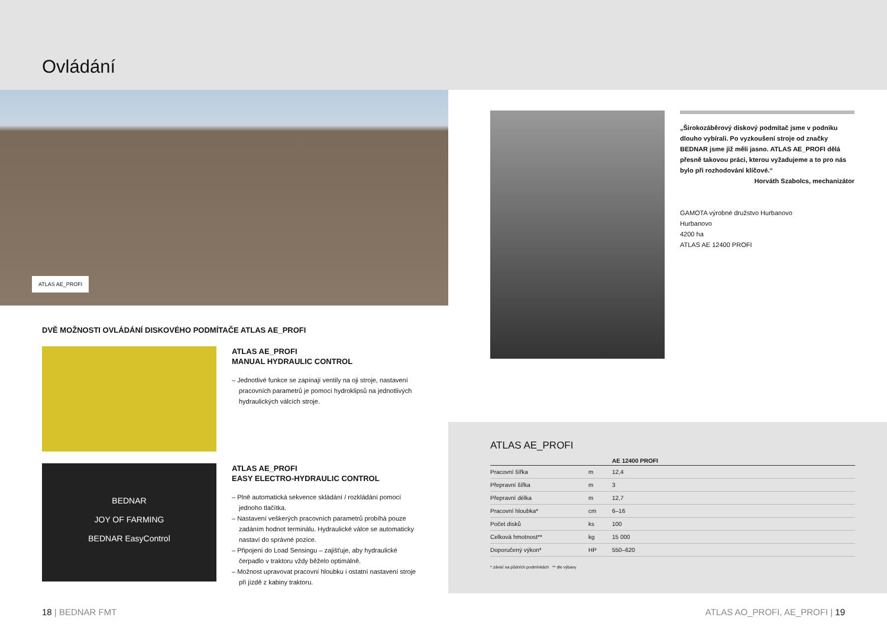Ovládání
ATLAS AE_PROFI
DVĚ MOŽNOSTI OVLÁDÁNÍ DISKOVÉHO PODMÍTAČE ATLAS AE_PROFI
ATLAS AE_PROFI
MANUAL HYDRAULIC CONTROL
– Jednotlivé funkce se zapínají ventily na oji stroje, nastavení pracovních parametrů je pomocí hydroklipsů na jednotlivých hydraulických válcích stroje.
BEDNAR
JOY OF FARMING
BEDNAR EasyControl
ATLAS AE_PROFI
EASY ELECTRO-HYDRAULIC CONTROL
– Plně automatická sekvence skládání / rozkládání pomocí jednoho tlačítka.
– Nastavení veškerých pracovních parametrů probíhá pouze zadáním hodnot terminálu. Hydraulické válce se automaticky nastaví do správné pozice.
– Připojení do Load Sensingu – zajišťuje, aby hydraulické čerpadlo v traktoru vždy běželo optimálně.
– Možnost upravovat pracovní hloubku i ostatní nastavení stroje při jízdě z kabiny traktoru.
„Širokozáběrový diskový podmítač jsme v pod­niku dlouho vybírali. Po vyzkoušení stroje od značky BEDNAR jsme již měli jasno. ATLAS AE_PROFI dělá přesně takovou práci, kterou vyžadujeme a to pro nás bylo při rozhodování klíčové.“
Horváth Szabolcs, mechanizátor
GAMOTA výrobné družstvo Hurbanovo
Hurbanovo
4200 ha
ATLAS AE 12400 PROFI
ATLAS AE_PROFI
| | | AE 12400 PROFI |
| --- | --- | --- |
| Pracovní šířka | m | 12,4 |
| Přepravní šířka | m | 3 |
| Přepravní délka | m | 12,7 |
| Pracovní hloubka* | cm | 6–16 |
| Počet disků | ks | 100 |
| Celková hmotnost** | kg | 15 000 |
| Doporučený výkon* | HP | 550–620 |
* závisí na půdních podmínkách ** dle výbavy
18 | BEDNAR FMT ATLAS AO_PROFI, AE_PROFI | 19